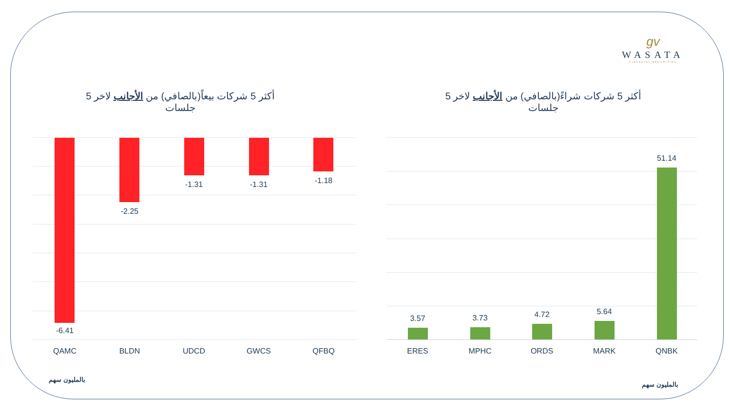ɡv
WASATA
FINANCIAL SECURITIES
أكثر 5 شركات شراءً(بالصافي) من الأجانب لاخر 5 جلسات
أكثر 5 شركات بيعاً(بالصافي) من الأجانب لاخر 5 جلسات
-6.41
QAMC
-2.25
BLDN
-1.31
UDCD
-1.31
GWCS
-1.18
QFBQ
3.57
ERES
3.73
MPHC
4.72
ORDS
5.64
MARK
51.14
QNBK
بالمليون سهم
بالمليون سهم